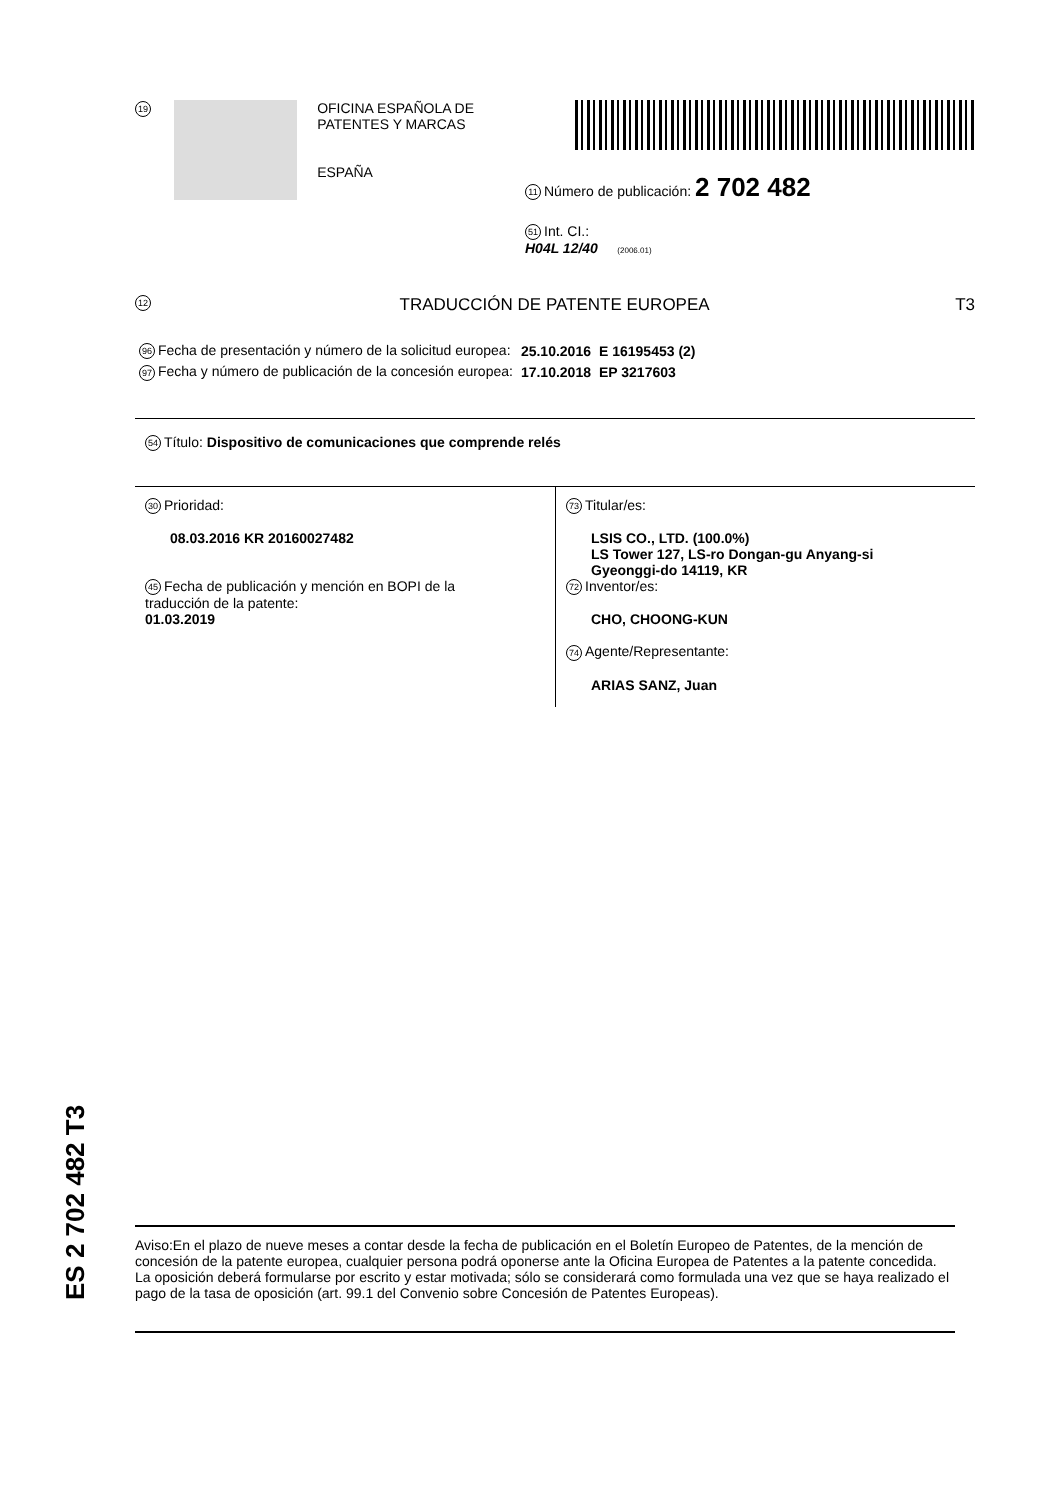19
OFICINA ESPAÑOLA DE
PATENTES Y MARCAS
ESPAÑA
11 Número de publicación: 2 702 482
51 Int. CI.:
H04L 12/40 (2006.01)
12 TRADUCCIÓN DE PATENTE EUROPEA T3
| 96 Fecha de presentación y número de la solicitud europea: | 25.10.2016 | E 16195453 (2) |
| 97 Fecha y número de publicación de la concesión europea: | 17.10.2018 | EP 3217603 |
54 Título: Dispositivo de comunicaciones que comprende relés
30 Prioridad:
08.03.2016 KR 20160027482
45 Fecha de publicación y mención en BOPI de la
traducción de la patente:
01.03.2019
73 Titular/es:
LSIS CO., LTD. (100.0%)
LS Tower 127, LS-ro Dongan-gu Anyang-si
Gyeonggi-do 14119, KR
72 Inventor/es:
CHO, CHOONG-KUN
74 Agente/Representante:
ARIAS SANZ, Juan
ES 2 702 482 T3
Aviso:En el plazo de nueve meses a contar desde la fecha de publicación en el Boletín Europeo de Patentes, de la mención de concesión de la patente europea, cualquier persona podrá oponerse ante la Oficina Europea de Patentes a la patente concedida. La oposición deberá formularse por escrito y estar motivada; sólo se considerará como formulada una vez que se haya realizado el pago de la tasa de oposición (art. 99.1 del Convenio sobre Concesión de Patentes Europeas).